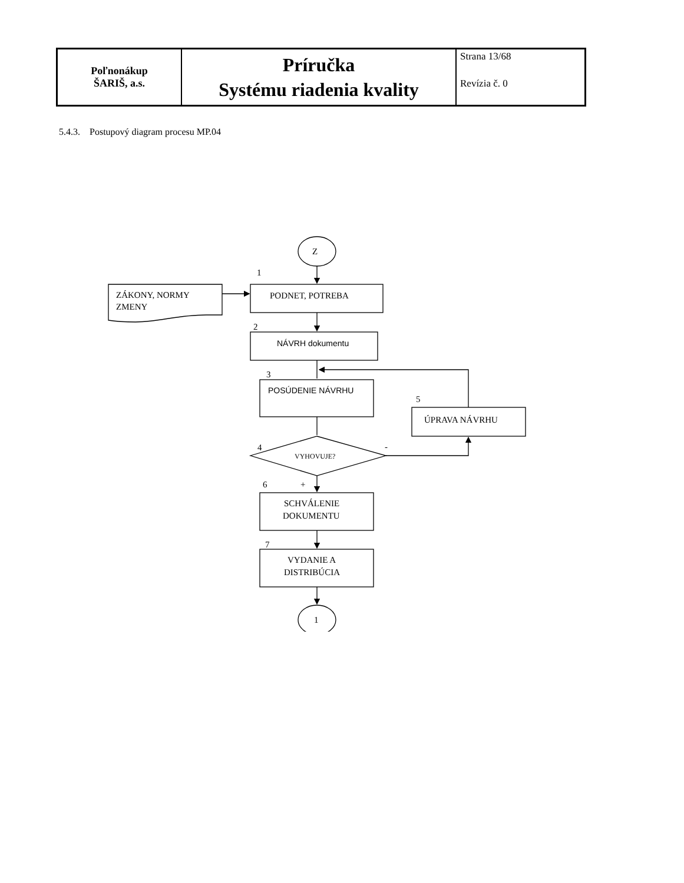| Poľnonákup ŠARIŠ, a.s. | Príručka Systému riadenia kvality | Strana 13/68 Revízia č. 0 |
5.4.3. Postupový diagram procesu MP.04
Z
1
ZÁKONY, NORMY
ZMENY
PODNET, POTREBA
2
NÁVRH dokumentu
3
POSÚDENIE NÁVRHU
5
ÚPRAVA NÁVRHU
4
-
VYHOVUJE?
6
+
SCHVÁLENIE
DOKUMENTU
7
VYDANIE A
DISTRIBÚCIA
1